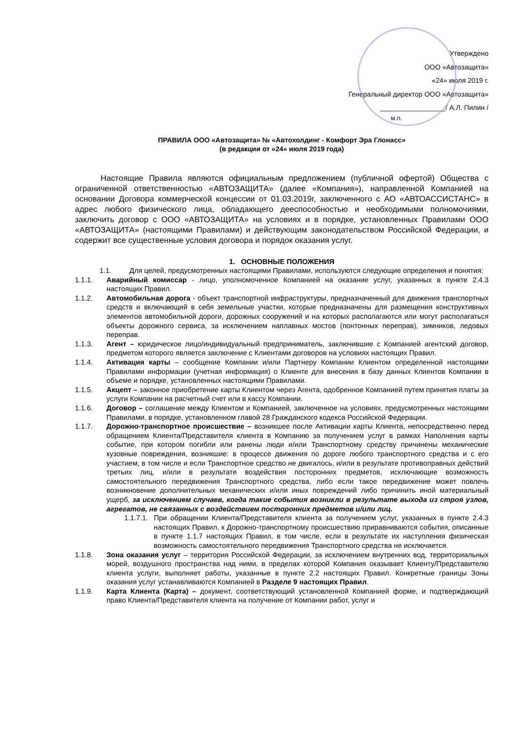Утверждено
ООО «Автозащита»
«24» июля 2019 г.
Генеральный директор ООО «Автозащита»
_________________/ А.Л. Пилин /
м.п.
ПРАВИЛА ООО «Автозащита» № «Автохолдинг - Комфорт Эра Глонасс»
(в редакции от «24» июля 2019 года)
Настоящие Правила являются официальным предложением (публичной офертой) Общества с ограниченной ответственностью «АВТОЗАЩИТА» (далее «Компания»), направленной Компанией на основании Договора коммерческой концессии от 01.03.2019г, заключенного с АО «АВТОАССИСТАНС» в адрес любого физического лица, обладающего дееспособностью и необходимыми полномочиями, заключить договор с ООО «АВТОЗАЩИТА» на условиях и в порядке, установленных Правилами ООО «АВТОЗАЩИТА» (настоящими Правилами) и действующим законодательством Российской Федерации, и содержит все существенные условия договора и порядок оказания услуг.
1. ОСНОВНЫЕ ПОЛОЖЕНИЯ
1.1. Для целей, предусмотренных настоящими Правилами, используются следующие определения и понятия:
1.1.1. Аварийный комиссар - лицо, уполномоченное Компанией на оказание услуг, указанных в пункте 2.4.3 настоящих Правил.
1.1.2. Автомобильная дорога - объект транспортной инфраструктуры, предназначенный для движения транспортных средств и включающий в себя земельные участки, которые предназначены для размещения конструктивных элементов автомобильной дороги, дорожных сооружений и на которых располагаются или могут располагаться объекты дорожного сервиса, за исключением наплавных мостов (понтонных переправ), зимников, ледовых переправ.
1.1.3. Агент – юридическое лицо/индивидуальный предприниматель, заключившие с Компанией агентский договор, предметом которого является заключение с Клиентами договоров на условиях настоящих Правил.
1.1.4. Активация карты – сообщение Компании и/или Партнеру Компании Клиентом определенной настоящими Правилами информации (учетная информация) о Клиенте для внесения в базу данных Клиентов Компании в объеме и порядке, установленных настоящими Правилами.
1.1.5. Акцепт – законное приобретение карты Клиентом через Агента, одобренное Компанией путем принятия платы за услуги Компании на расчетный счет или в кассу Компании.
1.1.6. Договор – соглашение между Клиентом и Компанией, заключенное на условиях, предусмотренных настоящими Правилами, в порядке, установленном главой 28 Гражданского кодекса Российской Федерации.
1.1.7. Дорожно-транспортное происшествие – возникшее после Активации карты Клиента, непосредственно перед обращением Клиента/Представителя клиента в Компанию за получением услуг в рамках Наполнения карты событие, при котором погибли или ранены люди и/или Транспортному средству причинены механические кузовные повреждения, возникшие: в процессе движения по дороге любого транспортного средства и с его участием, в том числе и если Транспортное средство не двигалось, и/или в результате противоправных действий третьих лиц, и/или в результате воздействия посторонних предметов, исключающие возможность самостоятельного передвижения Транспортного средства, либо если такое передвижение может повлечь возникновение дополнительных механических и/или иных повреждений либо причинить иной материальный ущерб, за исключением случаев, когда такие события возникли в результате выхода из строя узлов, агрегатов, не связанных с воздействием посторонних предметов и/или лиц.
1.1.7.1.
При обращении Клиента/Представителя клиента за получением услуг, указанных в пункте 2.4.3 настоящих Правил, к Дорожно-транспортному происшествию приравниваются события, описанные в пункте 1.1.7 настоящих Правил, в том числе, если в результате их наступления физическая возможность самостоятельного передвижения Транспортного средства не исключается.
1.1.8. Зона оказания услуг – территория Российской Федерации, за исключением внутренних вод, территориальных морей, воздушного пространства над ними, в пределах которой Компания оказывает Клиенту/Представителю клиента услуги, выполняет работы, указанные в пункте 2.2 настоящих Правил. Конкретные границы Зоны оказания услуг устанавливаются Компанией в Разделе 9 настоящих Правил.
1.1.9. Карта Клиента (Карта) – документ, соответствующий установленной Компанией форме, и подтверждающий право Клиента/Представителя клиента на получение от Компании работ, услуг и